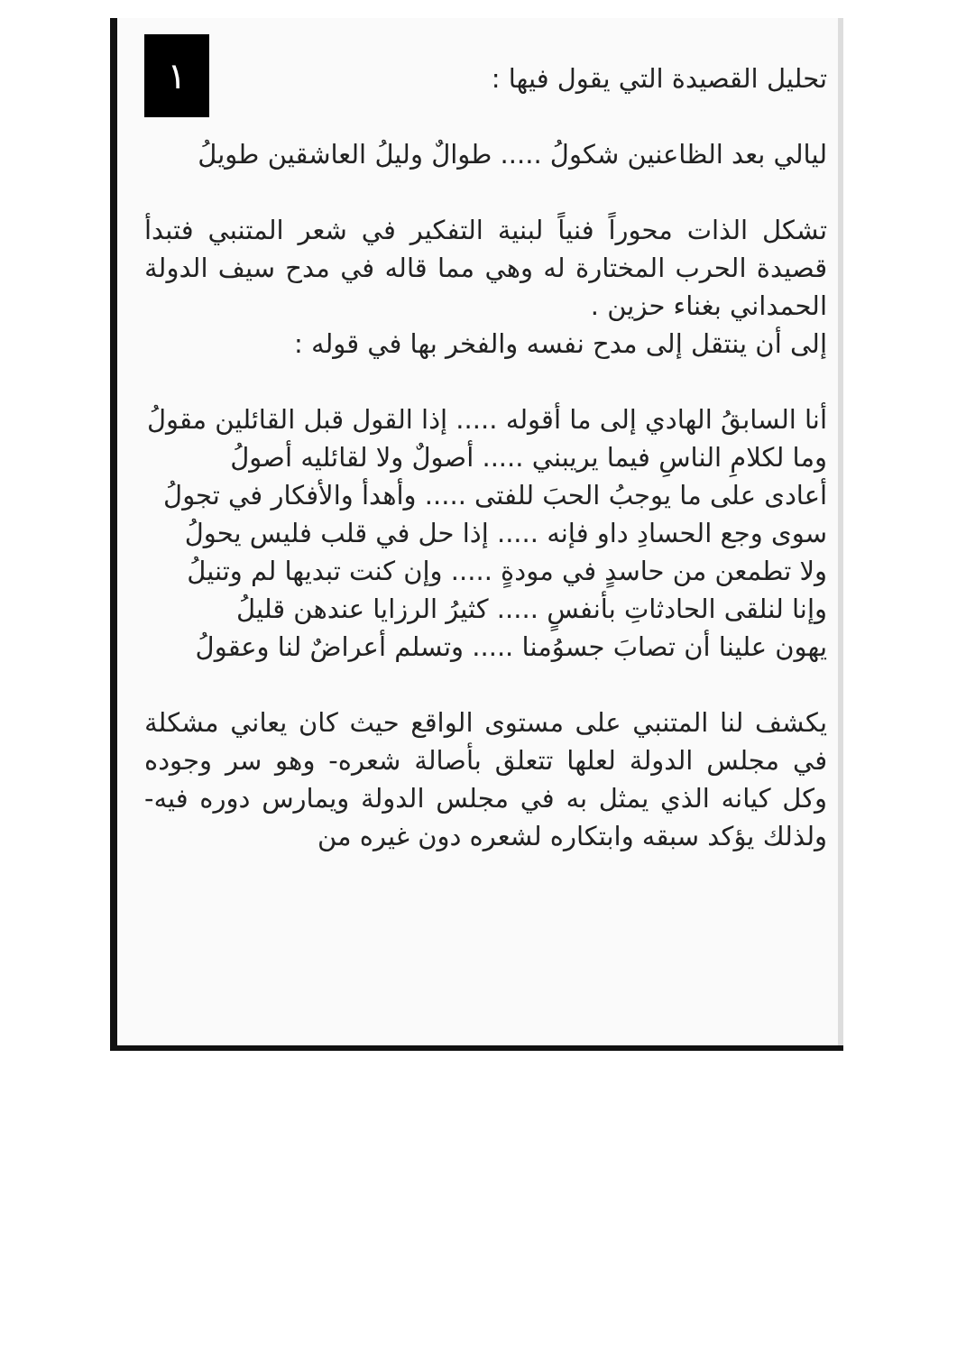تحليل القصيدة التي يقول فيها :
١
ليالي بعد الظاعنين شكولُ ..... طوالٌ وليلُ العاشقين طويلُ
تشكل الذات محوراً فنياً لبنية التفكير في شعر المتنبي فتبدأ قصيدة الحرب المختارة له وهي مما قاله في مدح سيف الدولة الحمداني بغناء حزين .
إلى أن ينتقل إلى مدح نفسه والفخر بها في قوله :
أنا السابقُ الهادي إلى ما أقوله ..... إذا القول قبل القائلين مقولُ
وما لكلامِ الناسِ فيما يريبني ..... أصولٌ ولا لقائليه أصولُ
أعادى على ما يوجبُ الحبَ للفتى ..... وأهدأ والأفكار في تجولُ
سوى وجع الحسادِ داو فإنه ..... إذا حل في قلب فليس يحولُ
ولا تطمعن من حاسدٍ في مودةٍ ..... وإن كنت تبديها لم وتنيلُ
وإنا لنلقى الحادثاتِ بأنفسٍ ..... كثيرُ الرزايا عندهن قليلُ
يهون علينا أن تصابَ جسوُمنا ..... وتسلم أعراضٌ لنا وعقولُ
يكشف لنا المتنبي على مستوى الواقع حيث كان يعاني مشكلة في مجلس الدولة لعلها تتعلق بأصالة شعره- وهو سر وجوده وكل كيانه الذي يمثل به في مجلس الدولة ويمارس دوره فيه- ولذلك يؤكد سبقه وابتكاره لشعره دون غيره من